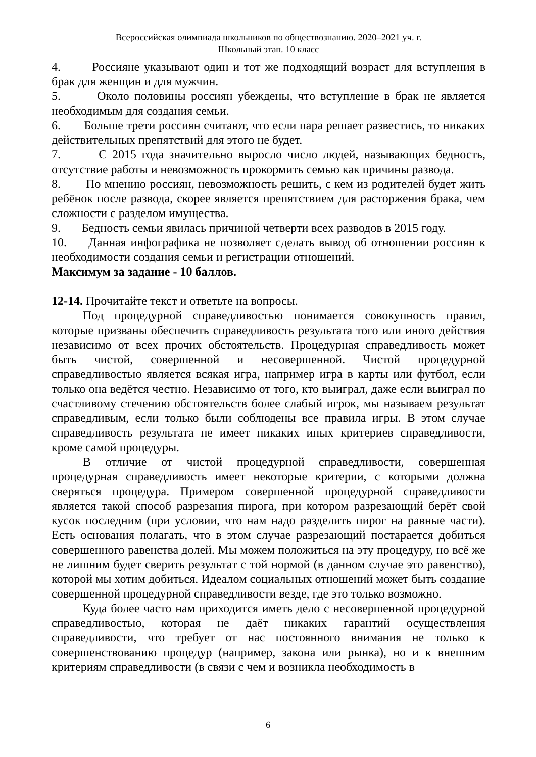Всероссийская олимпиада школьников по обществознанию. 2020–2021 уч. г.
Школьный этап. 10 класс
4. Россияне указывают один и тот же подходящий возраст для вступления в брак для женщин и для мужчин.
5. Около половины россиян убеждены, что вступление в брак не является необходимым для создания семьи.
6. Больше трети россиян считают, что если пара решает развестись, то никаких действительных препятствий для этого не будет.
7. С 2015 года значительно выросло число людей, называющих бедность, отсутствие работы и невозможность прокормить семью как причины развода.
8. По мнению россиян, невозможность решить, с кем из родителей будет жить ребёнок после развода, скорее является препятствием для расторжения брака, чем сложности с разделом имущества.
9. Бедность семьи явилась причиной четверти всех разводов в 2015 году.
10. Данная инфографика не позволяет сделать вывод об отношении россиян к необходимости создания семьи и регистрации отношений.
Максимум за задание - 10 баллов.
12-14. Прочитайте текст и ответьте на вопросы.
Под процедурной справедливостью понимается совокупность правил, которые призваны обеспечить справедливость результата того или иного действия независимо от всех прочих обстоятельств. Процедурная справедливость может быть чистой, совершенной и несовершенной. Чистой процедурной справедливостью является всякая игра, например игра в карты или футбол, если только она ведётся честно. Независимо от того, кто выиграл, даже если выиграл по счастливому стечению обстоятельств более слабый игрок, мы называем результат справедливым, если только были соблюдены все правила игры. В этом случае справедливость результата не имеет никаких иных критериев справедливости, кроме самой процедуры.
В отличие от чистой процедурной справедливости, совершенная процедурная справедливость имеет некоторые критерии, с которыми должна сверяться процедура. Примером совершенной процедурной справедливости является такой способ разрезания пирога, при котором разрезающий берёт свой кусок последним (при условии, что нам надо разделить пирог на равные части). Есть основания полагать, что в этом случае разрезающий постарается добиться совершенного равенства долей. Мы можем положиться на эту процедуру, но всё же не лишним будет сверить результат с той нормой (в данном случае это равенство), которой мы хотим добиться. Идеалом социальных отношений может быть создание совершенной процедурной справедливости везде, где это только возможно.
Куда более часто нам приходится иметь дело с несовершенной процедурной справедливостью, которая не даёт никаких гарантий осуществления справедливости, что требует от нас постоянного внимания не только к совершенствованию процедур (например, закона или рынка), но и к внешним критериям справедливости (в связи с чем и возникла необходимость в
6